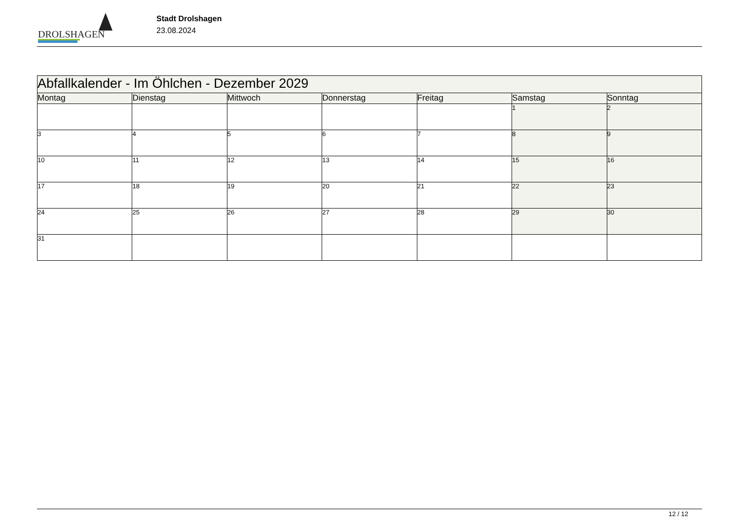DROLSHAGEN
Stadt Drolshagen
23.08.2024
| Abfallkalender - Im Öhlchen - Dezember 2029 | | | | | | |
| --- | --- | --- | --- | --- | --- | --- |
| Montag | Dienstag | Mittwoch | Donnerstag | Freitag | Samstag | Sonntag |
| | | | | | 1 | 2 |
| 3 | 4 | 5 | 6 | 7 | 8 | 9 |
| 10 | 11 | 12 | 13 | 14 | 15 | 16 |
| 17 | 18 | 19 | 20 | 21 | 22 | 23 |
| 24 | 25 | 26 | 27 | 28 | 29 | 30 |
| 31 | | | | | | |
12 / 12